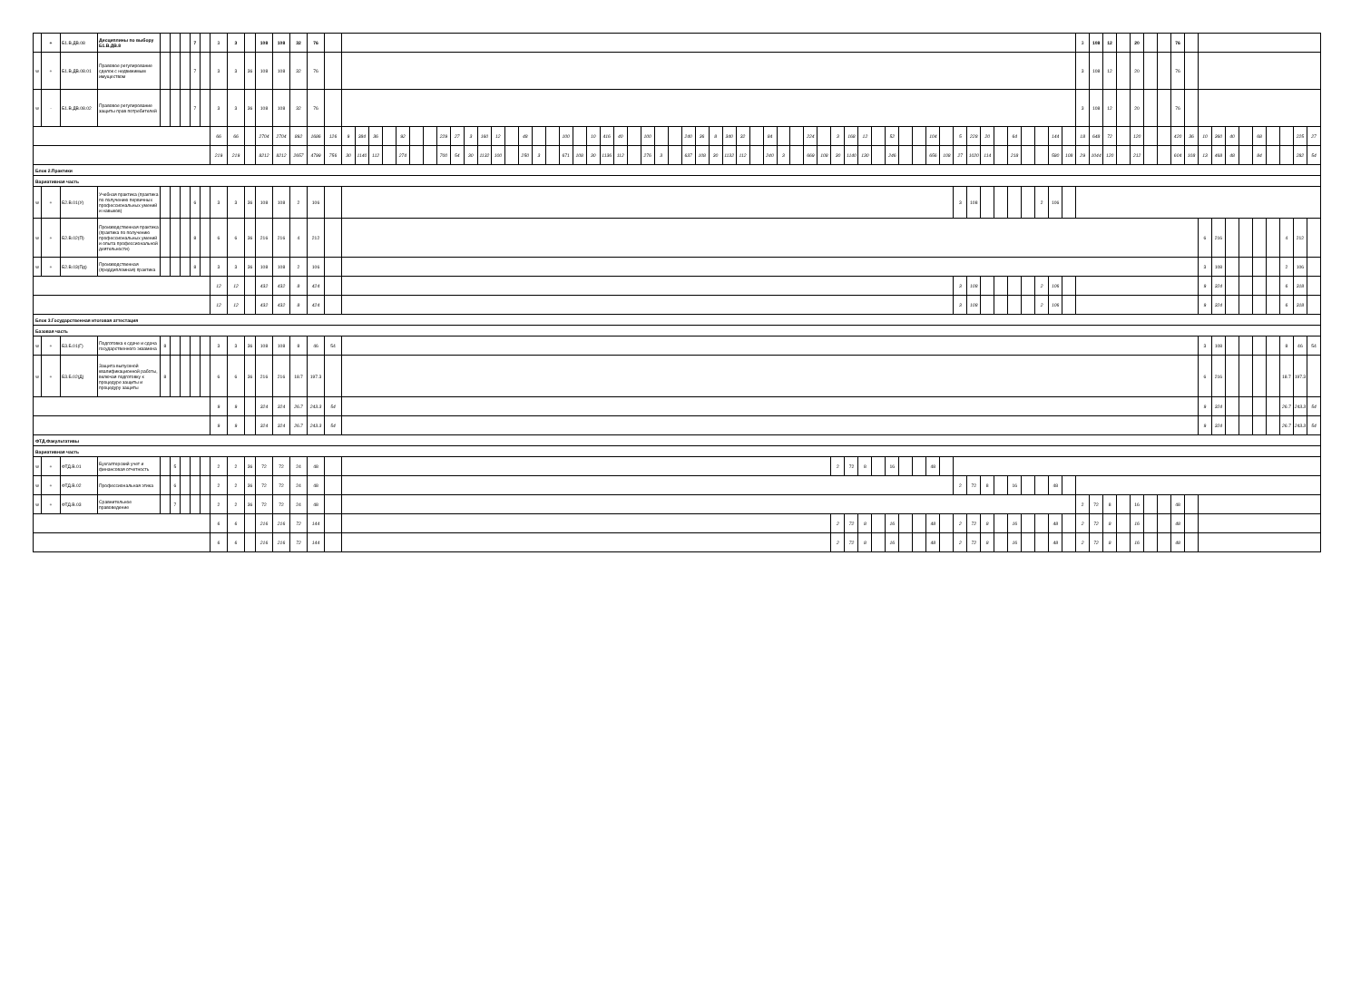| | + | Б1.В.ДВ.08 | Дисциплины по выбору Б1.В.ДВ.8 | | | | 7 | | 3 | 3 | | 108 | 108 | 32 | 76 | | | | | | | | | | | | | | | | | | | | | | | | | | | | | | | | | | | | | | | | | | | | | | | | | | | | | | | | 3 | 108 | 12 | | 20 | | | 76 | | | | | | | | | | |
| w | + | Б1.В.ДВ.08.01 | Правовое регулирование сделок с недвижимым имуществом | | | | 7 | | 3 | 3 | 36 | 108 | 108 | 32 | 76 | | | | | | | | | | | | | | | | | | | | | | | | | | | | | | | | | | | | | | | | | | | | | | | | | | | | | | | | 3 | 108 | 12 | | 20 | | | 76 | | | | | | | | | | |
| w | - | Б1.В.ДВ.08.02 | Правовое регулирование защиты прав потребителей | | | | 7 | | 3 | 3 | 36 | 108 | 108 | 32 | 76 | | | | | | | | | | | | | | | | | | | | | | | | | | | | | | | | | | | | | | | | | | | | | | | | | | | | | | | | 3 | 108 | 12 | | 20 | | | 76 | | | | | | | | | | |
| | | | | | | | | | 66 | 66 | | 2704 | 2704 | 892 | 1686 | 126 | 9 | 384 | 36 | | 92 | | | 229 | 27 | 3 | 160 | 12 | | 48 | | | 100 | | 10 | 416 | 40 | | 100 | | | 240 | 36 | 8 | 340 | 32 | | 84 | | | 224 | | 3 | 168 | 12 | | 52 | | | 104 | | 5 | 228 | 20 | | 64 | | | 144 | | 18 | 648 | 72 | | 120 | | | 420 | 36 | 10 | 360 | 40 | | 68 | | | 225 | 27 |
| | | | | | | | | | 219 | 219 | | 8212 | 8212 | 2657 | 4799 | 756 | 30 | 1140 | 112 | | 274 | | | 700 | 54 | 30 | 1132 | 100 | | 250 | 3 | | 671 | 108 | 30 | 1136 | 112 | | 276 | 3 | | 637 | 108 | 30 | 1132 | 112 | | 240 | 3 | | 669 | 108 | 30 | 1140 | 130 | | 246 | | | 656 | 108 | 27 | 1020 | 114 | | 218 | | | 580 | 108 | 29 | 1044 | 120 | | 212 | | | 604 | 108 | 13 | 468 | 48 | | 84 | | | 282 | 54 |
| Блок 2.Практики | | | | | | | | | | | | | | | | | | | | | | | | | | | | | | | | | | | | | | | | | | | | | | | | | | | | | | | | | | | | | | | | | | | | | | | | | | | | | | | | | | | | | | | | |
| Вариативная часть | | | | | | | | | | | | | | | | | | | | | | | | | | | | | | | | | | | | | | | | | | | | | | | | | | | | | | | | | | | | | | | | | | | | | | | | | | | | | | | | | | | | | | | | |
| w | + | Б2.В.01(У) | Учебная практика (практика по получению первичных профессиональных умений и навыков) | | | | 6 | | 3 | 3 | 36 | 108 | 108 | 2 | 106 | | | | | | | | | | | | | | | | | | | | | | | | | | | | | | | | | | | | | | | | | | | | | | | 3 | 108 | | | | | 2 | 106 | | | | | | | | | | | | | | | | | | | |
| w | + | Б2.В.02(П) | Производственная практика (практика по получению профессиональных умений и опыта профессиональной деятельности) | | | | 8 | | 6 | 6 | 36 | 216 | 216 | 4 | 212 | | | | | | | | | | | | | | | | | | | | | | | | | | | | | | | | | | | | | | | | | | | | | | | | | | | | | | | | | | | | | | | | | 6 | 216 | | | | | 4 | 212 | |
| w | + | Б2.В.03(Пд) | Производственная (преддипломная) практика | | | | 8 | | 3 | 3 | 36 | 108 | 108 | 2 | 106 | | | | | | | | | | | | | | | | | | | | | | | | | | | | | | | | | | | | | | | | | | | | | | | | | | | | | | | | | | | | | | | | | 3 | 108 | | | | | 2 | 106 | |
| | | | | | | | | | 12 | 12 | | 432 | 432 | 8 | 424 | | | | | | | | | | | | | | | | | | | | | | | | | | | | | | | | | | | | | | | | | | | | | | | 3 | 108 | | | | | 2 | 106 | | | | | | | | | | | 9 | 324 | | | | | 6 | 318 | |
| | | | | | | | | | 12 | 12 | | 432 | 432 | 8 | 424 | | | | | | | | | | | | | | | | | | | | | | | | | | | | | | | | | | | | | | | | | | | | | | | 3 | 108 | | | | | 2 | 106 | | | | | | | | | | | 9 | 324 | | | | | 6 | 318 | |
| Блок 3.Государственная итоговая аттестация | | | | | | | | | | | | | | | | | | | | | | | | | | | | | | | | | | | | | | | | | | | | | | | | | | | | | | | | | | | | | | | | | | | | | | | | | | | | | | | | | | | | | | | | |
| Базовая часть | | | | | | | | | | | | | | | | | | | | | | | | | | | | | | | | | | | | | | | | | | | | | | | | | | | | | | | | | | | | | | | | | | | | | | | | | | | | | | | | | | | | | | | | |
| w | + | Б3.Б.01(Г) | Подготовка к сдаче и сдача государственного экзамена | 8 | | | | | 3 | 3 | 36 | 108 | 108 | 8 | 46 | 54 | | | | | | | | | | | | | | | | | | | | | | | | | | | | | | | | | | | | | | | | | | | | | | | | | | | | | | | | | | | | | | | | 3 | 108 | | | | | 8 | 46 | 54 |
| w | + | Б3.Б.02(Д) | Защита выпускной квалификационной работы, включая подготовку к процедуре защиты и процедуру защиты | 8 | | | | | 6 | 6 | 36 | 216 | 216 | 18.7 | 197.3 | | | | | | | | | | | | | | | | | | | | | | | | | | | | | | | | | | | | | | | | | | | | | | | | | | | | | | | | | | | | | | | | | 6 | 216 | | | | | 18.7 | 197.3 | |
| | | | | | | | | | 9 | 9 | | 324 | 324 | 26.7 | 243.3 | 54 | | | | | | | | | | | | | | | | | | | | | | | | | | | | | | | | | | | | | | | | | | | | | | | | | | | | | | | | | | | | | | | | 9 | 324 | | | | | 26.7 | 243.3 | 54 |
| | | | | | | | | | 9 | 9 | | 324 | 324 | 26.7 | 243.3 | 54 | | | | | | | | | | | | | | | | | | | | | | | | | | | | | | | | | | | | | | | | | | | | | | | | | | | | | | | | | | | | | | | | 9 | 324 | | | | | 26.7 | 243.3 | 54 |
| ФТД.Факультативы | | | | | | | | | | | | | | | | | | | | | | | | | | | | | | | | | | | | | | | | | | | | | | | | | | | | | | | | | | | | | | | | | | | | | | | | | | | | | | | | | | | | | | | | |
| Вариативная часть | | | | | | | | | | | | | | | | | | | | | | | | | | | | | | | | | | | | | | | | | | | | | | | | | | | | | | | | | | | | | | | | | | | | | | | | | | | | | | | | | | | | | | | | |
| w | + | ФТД.В.01 | Бухгалтерский учет и финансовая отчетность | | 5 | | | | 2 | 2 | 36 | 72 | 72 | 24 | 48 | | | | | | | | | | | | | | | | | | | | | | | | | | | | | | | | | | | | | | 2 | 72 | 8 | | 16 | | | 48 | | | | | | | | | | | | | | | | | | | | | | | | | | | | |
| w | + | ФТД.В.02 | Профессиональная этика | | 6 | | | | 2 | 2 | 36 | 72 | 72 | 24 | 48 | | | | | | | | | | | | | | | | | | | | | | | | | | | | | | | | | | | | | | | | | | | | | | | 2 | 72 | 8 | | 16 | | | 48 | | | | | | | | | | | | | | | | | | | |
| w | + | ФТД.В.03 | Сравнительное правоведение | | 7 | | | | 2 | 2 | 36 | 72 | 72 | 24 | 48 | | | | | | | | | | | | | | | | | | | | | | | | | | | | | | | | | | | | | | | | | | | | | | | | | | | | | | | | 2 | 72 | 8 | | 16 | | | 48 | | | | | | | | | | |
| | | | | | | | | | 6 | 6 | | 216 | 216 | 72 | 144 | | | | | | | | | | | | | | | | | | | | | | | | | | | | | | | | | | | | | | 2 | 72 | 8 | | 16 | | | 48 | | 2 | 72 | 8 | | 16 | | | 48 | | 2 | 72 | 8 | | 16 | | | 48 | | | | | | | | | | |
| | | | | | | | | | 6 | 6 | | 216 | 216 | 72 | 144 | | | | | | | | | | | | | | | | | | | | | | | | | | | | | | | | | | | | | | 2 | 72 | 8 | | 16 | | | 48 | | 2 | 72 | 8 | | 16 | | | 48 | | 2 | 72 | 8 | | 16 | | | 48 | | | | | | | | | | |